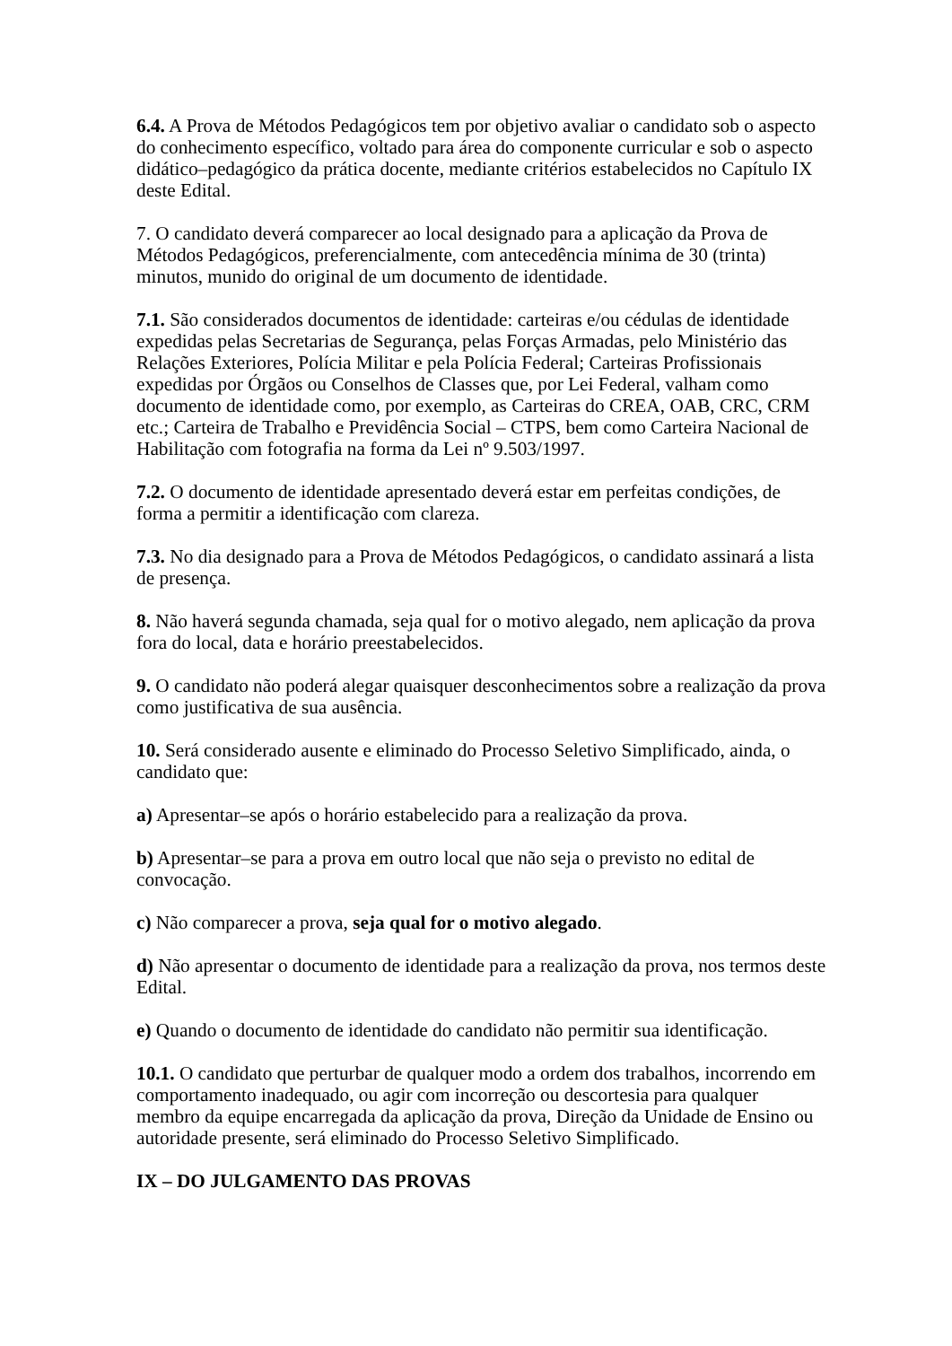6.4. A Prova de Métodos Pedagógicos tem por objetivo avaliar o candidato sob o aspecto do conhecimento específico, voltado para área do componente curricular e sob o aspecto didático–pedagógico da prática docente, mediante critérios estabelecidos no Capítulo IX deste Edital.
7. O candidato deverá comparecer ao local designado para a aplicação da Prova de Métodos Pedagógicos, preferencialmente, com antecedência mínima de 30 (trinta) minutos, munido do original de um documento de identidade.
7.1. São considerados documentos de identidade: carteiras e/ou cédulas de identidade expedidas pelas Secretarias de Segurança, pelas Forças Armadas, pelo Ministério das Relações Exteriores, Polícia Militar e pela Polícia Federal; Carteiras Profissionais expedidas por Órgãos ou Conselhos de Classes que, por Lei Federal, valham como documento de identidade como, por exemplo, as Carteiras do CREA, OAB, CRC, CRM etc.; Carteira de Trabalho e Previdência Social – CTPS, bem como Carteira Nacional de Habilitação com fotografia na forma da Lei nº 9.503/1997.
7.2. O documento de identidade apresentado deverá estar em perfeitas condições, de forma a permitir a identificação com clareza.
7.3. No dia designado para a Prova de Métodos Pedagógicos, o candidato assinará a lista de presença.
8. Não haverá segunda chamada, seja qual for o motivo alegado, nem aplicação da prova fora do local, data e horário preestabelecidos.
9. O candidato não poderá alegar quaisquer desconhecimentos sobre a realização da prova como justificativa de sua ausência.
10. Será considerado ausente e eliminado do Processo Seletivo Simplificado, ainda, o candidato que:
a) Apresentar–se após o horário estabelecido para a realização da prova.
b) Apresentar–se para a prova em outro local que não seja o previsto no edital de convocação.
c) Não comparecer a prova, seja qual for o motivo alegado.
d) Não apresentar o documento de identidade para a realização da prova, nos termos deste Edital.
e) Quando o documento de identidade do candidato não permitir sua identificação.
10.1. O candidato que perturbar de qualquer modo a ordem dos trabalhos, incorrendo em comportamento inadequado, ou agir com incorreção ou descortesia para qualquer membro da equipe encarregada da aplicação da prova, Direção da Unidade de Ensino ou autoridade presente, será eliminado do Processo Seletivo Simplificado.
IX – DO JULGAMENTO DAS PROVAS